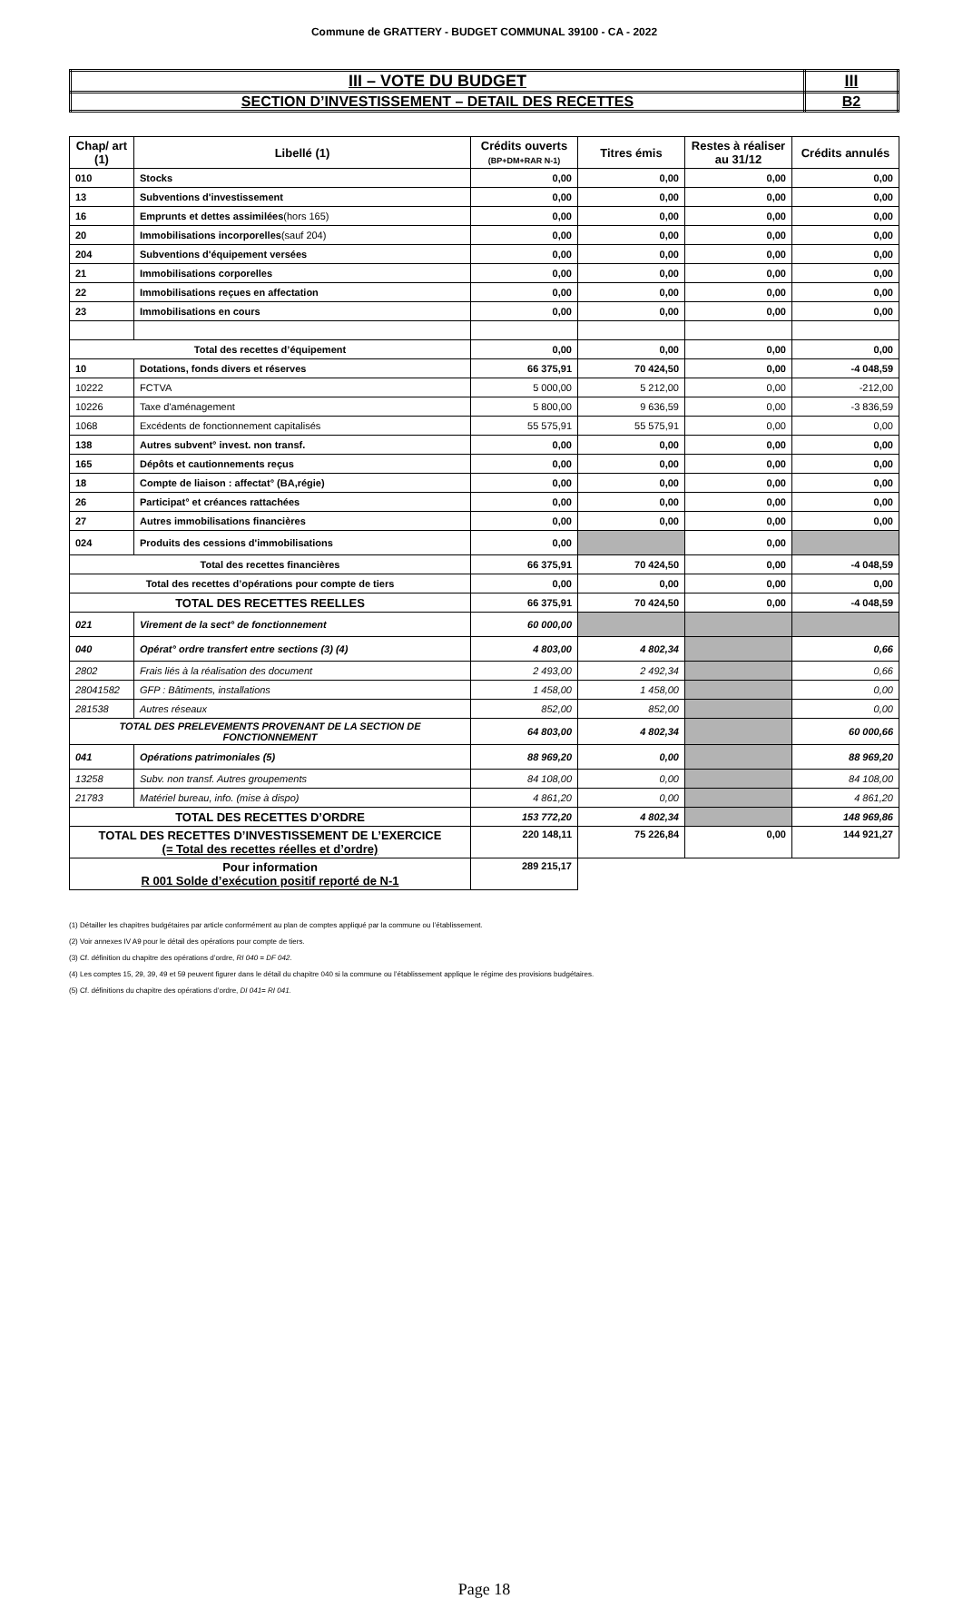Commune de GRATTERY - BUDGET COMMUNAL 39100 - CA - 2022
| III – VOTE DU BUDGET | III |
| SECTION D’INVESTISSEMENT – DETAIL DES RECETTES | B2 |
| Chap/ art (1) | Libellé (1) | Crédits ouverts (BP+DM+RAR N-1) | Titres émis | Restes à réaliser au 31/12 | Crédits annulés |
| --- | --- | --- | --- | --- | --- |
| 010 | Stocks | 0,00 | 0,00 | 0,00 | 0,00 |
| 13 | Subventions d'investissement | 0,00 | 0,00 | 0,00 | 0,00 |
| 16 | Emprunts et dettes assimilées (hors 165) | 0,00 | 0,00 | 0,00 | 0,00 |
| 20 | Immobilisations incorporelles (sauf 204) | 0,00 | 0,00 | 0,00 | 0,00 |
| 204 | Subventions d'équipement versées | 0,00 | 0,00 | 0,00 | 0,00 |
| 21 | Immobilisations corporelles | 0,00 | 0,00 | 0,00 | 0,00 |
| 22 | Immobilisations reçues en affectation | 0,00 | 0,00 | 0,00 | 0,00 |
| 23 | Immobilisations en cours | 0,00 | 0,00 | 0,00 | 0,00 |
| Total des recettes d’équipement | | 0,00 | 0,00 | 0,00 | 0,00 |
| 10 | Dotations, fonds divers et réserves | 66 375,91 | 70 424,50 | 0,00 | -4 048,59 |
| 10222 | FCTVA | 5 000,00 | 5 212,00 | 0,00 | -212,00 |
| 10226 | Taxe d'aménagement | 5 800,00 | 9 636,59 | 0,00 | -3 836,59 |
| 1068 | Excédents de fonctionnement capitalisés | 55 575,91 | 55 575,91 | 0,00 | 0,00 |
| 138 | Autres subvent° invest. non transf. | 0,00 | 0,00 | 0,00 | 0,00 |
| 165 | Dépôts et cautionnements reçus | 0,00 | 0,00 | 0,00 | 0,00 |
| 18 | Compte de liaison : affectat° (BA,régie) | 0,00 | 0,00 | 0,00 | 0,00 |
| 26 | Participat° et créances rattachées | 0,00 | 0,00 | 0,00 | 0,00 |
| 27 | Autres immobilisations financières | 0,00 | 0,00 | 0,00 | 0,00 |
| 024 | Produits des cessions d'immobilisations | 0,00 | | 0,00 | |
| Total des recettes financières | | 66 375,91 | 70 424,50 | 0,00 | -4 048,59 |
| Total des recettes d’opérations pour compte de tiers | | 0,00 | 0,00 | 0,00 | 0,00 |
| TOTAL DES RECETTES REELLES | | 66 375,91 | 70 424,50 | 0,00 | -4 048,59 |
| 021 | Virement de la sect° de fonctionnement | 60 000,00 | | | |
| 040 | Opérat° ordre transfert entre sections (3) (4) | 4 803,00 | 4 802,34 | | 0,66 |
| 2802 | Frais liés à la réalisation des document | 2 493,00 | 2 492,34 | | 0,66 |
| 28041582 | GFP : Bâtiments, installations | 1 458,00 | 1 458,00 | | 0,00 |
| 281538 | Autres réseaux | 852,00 | 852,00 | | 0,00 |
| TOTAL DES PRELEVEMENTS PROVENANT DE LA SECTION DE FONCTIONNEMENT | | 64 803,00 | 4 802,34 | | 60 000,66 |
| 041 | Opérations patrimoniales (5) | 88 969,20 | 0,00 | | 88 969,20 |
| 13258 | Subv. non transf. Autres groupements | 84 108,00 | 0,00 | | 84 108,00 |
| 21783 | Matériel bureau, info. (mise à dispo) | 4 861,20 | 0,00 | | 4 861,20 |
| TOTAL DES RECETTES D’ORDRE | | 153 772,20 | 4 802,34 | | 148 969,86 |
| TOTAL DES RECETTES D’INVESTISSEMENT DE L’EXERCICE (= Total des recettes réelles et d’ordre) | | 220 148,11 | 75 226,84 | 0,00 | 144 921,27 |
| Pour information R 001 Solde d’exécution positif reporté de N-1 | | 289 215,17 | | | |
(1) Détailler les chapitres budgétaires par article conformément au plan de comptes appliqué par la commune ou l’établissement.
(2) Voir annexes IV A9 pour le détail des opérations pour compte de tiers.
(3) Cf. définition du chapitre des opérations d’ordre, RI 040 = DF 042.
(4) Les comptes 15, 29, 39, 49 et 59 peuvent figurer dans le détail du chapitre 040 si la commune ou l’établissement applique le régime des provisions budgétaires.
(5) Cf. définitions du chapitre des opérations d’ordre, DI 041= RI 041.
Page 18